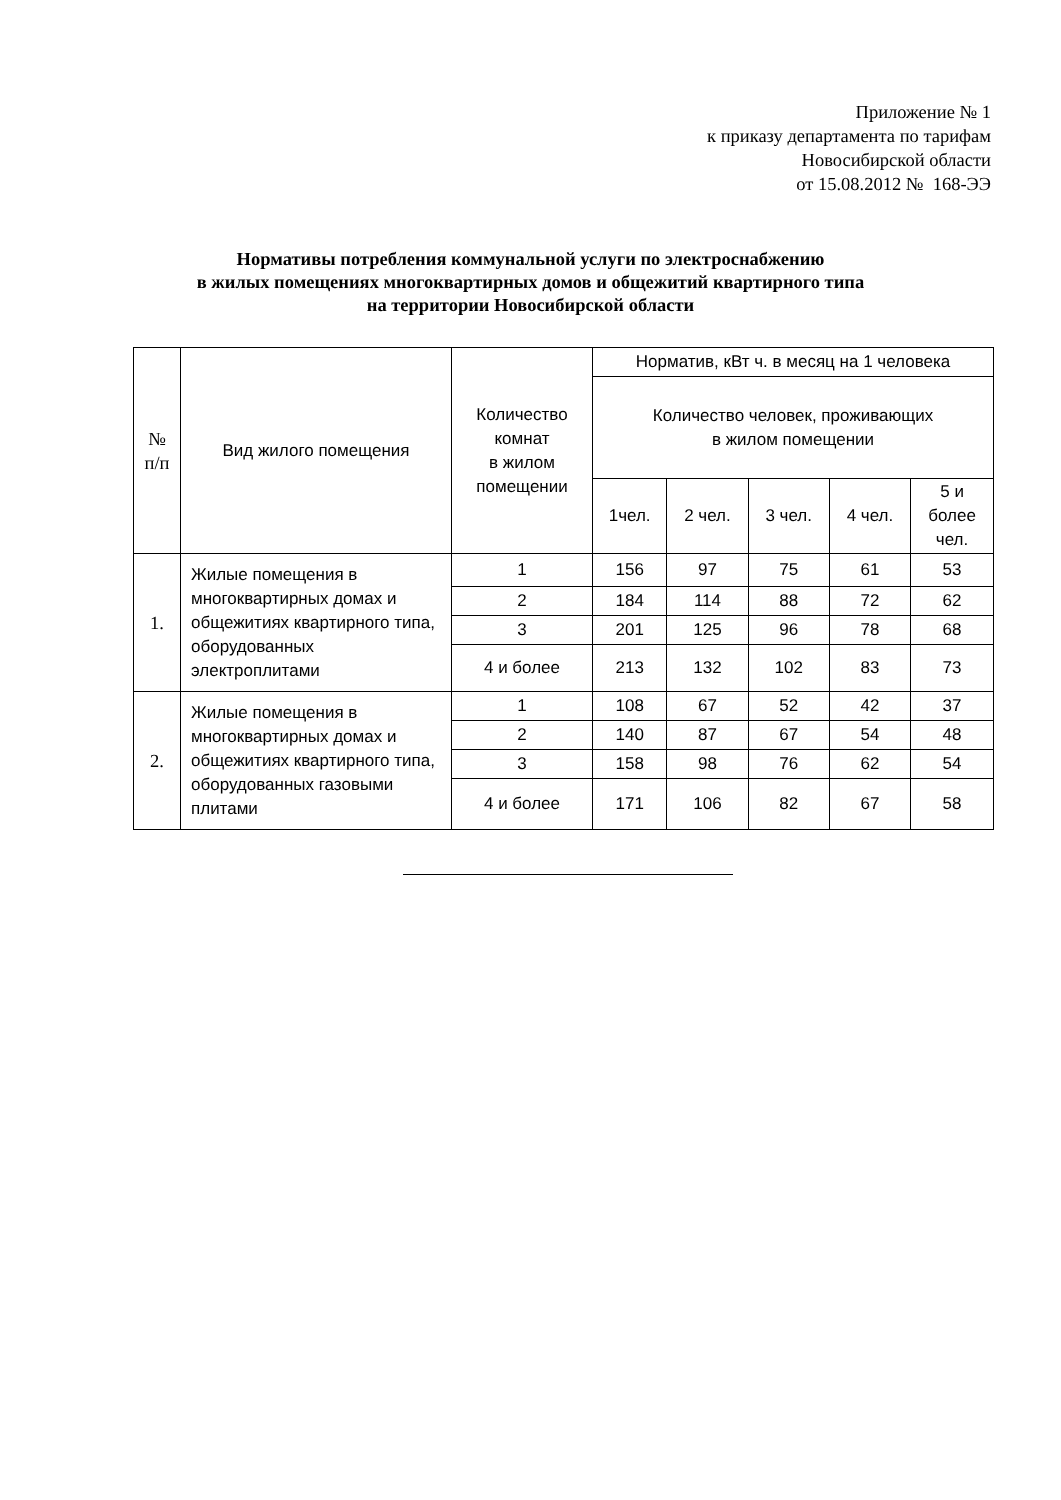Приложение № 1
к приказу департамента по тарифам
Новосибирской области
от 15.08.2012 № 168-ЭЭ
Нормативы потребления коммунальной услуги по электроснабжению
в жилых помещениях многоквартирных домов и общежитий квартирного типа
на территории Новосибирской области
| № п/п | Вид жилого помещения | Количество комнат в жилом помещении | Норматив, кВт ч. в месяц на 1 человека | | | | |
| --- | --- | --- | --- | --- | --- | --- | --- |
| | | | Количество человек, проживающих в жилом помещении | | | | |
| | | | 1чел. | 2 чел. | 3 чел. | 4 чел. | 5 и более чел. |
| 1. | Жилые помещения в многоквартирных домах и общежитиях квартирного типа, оборудованных электроплитами | 1 | 156 | 97 | 75 | 61 | 53 |
| | | 2 | 184 | 114 | 88 | 72 | 62 |
| | | 3 | 201 | 125 | 96 | 78 | 68 |
| | | 4 и более | 213 | 132 | 102 | 83 | 73 |
| 2. | Жилые помещения в многоквартирных домах и общежитиях квартирного типа, оборудованных газовыми плитами | 1 | 108 | 67 | 52 | 42 | 37 |
| | | 2 | 140 | 87 | 67 | 54 | 48 |
| | | 3 | 158 | 98 | 76 | 62 | 54 |
| | | 4 и более | 171 | 106 | 82 | 67 | 58 |